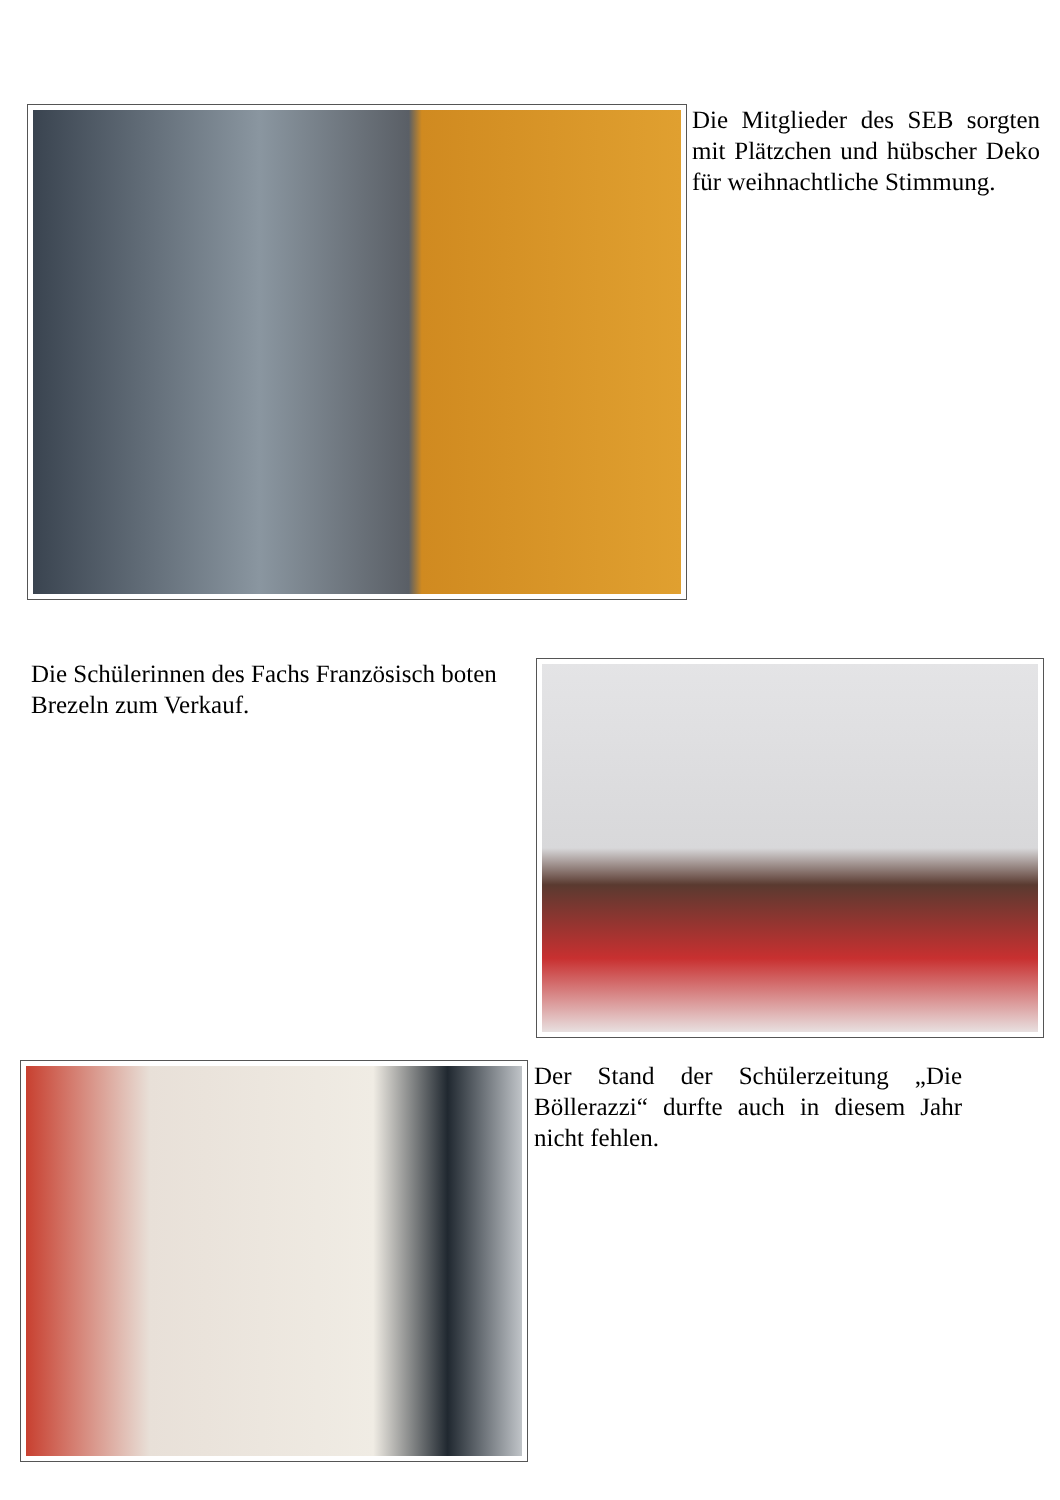Die Mitglieder des SEB sorgten mit Plätzchen und hübscher Deko für weih­nachtliche Stimmung.
Die Schülerinnen des Fachs Französisch boten Brezeln zum Verkauf.
Der Stand der Schülerzeitung „Die Böllerazzi“ durfte auch in diesem Jahr nicht fehlen.